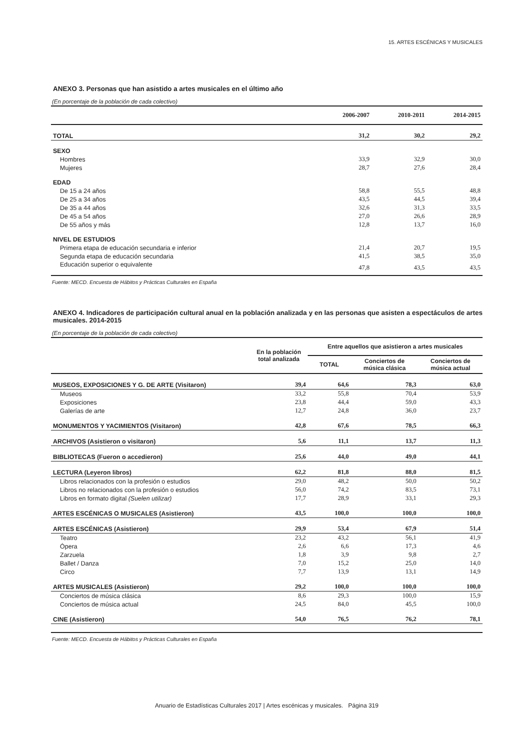15. ARTES ESCÉNICAS Y MUSICALES
ANEXO 3. Personas que han asistido a artes musicales en el último año
(En porcentaje de la población de cada colectivo)
| | 2006-2007 | 2010-2011 | 2014-2015 |
| --- | --- | --- | --- |
| TOTAL | 31,2 | 30,2 | 29,2 |
| SEXO | | | |
| Hombres | 33,9 | 32,9 | 30,0 |
| Mujeres | 28,7 | 27,6 | 28,4 |
| EDAD | | | |
| De 15 a 24 años | 58,8 | 55,5 | 48,8 |
| De 25 a 34 años | 43,5 | 44,5 | 39,4 |
| De 35 a 44 años | 32,6 | 31,3 | 33,5 |
| De 45 a 54 años | 27,0 | 26,6 | 28,9 |
| De 55 años y más | 12,8 | 13,7 | 16,0 |
| NIVEL DE ESTUDIOS | | | |
| Primera etapa de educación secundaria e inferior | 21,4 | 20,7 | 19,5 |
| Segunda etapa de educación secundaria | 41,5 | 38,5 | 35,0 |
| Educación superior o equivalente | 47,8 | 43,5 | 43,5 |
Fuente: MECD. Encuesta de Hábitos y Prácticas Culturales en España
ANEXO 4. Indicadores de participación cultural anual en la población analizada y en las personas que asisten a espectáculos de artes musicales. 2014-2015
(En porcentaje de la población de cada colectivo)
| | En la población total analizada | Entre aquellos que asistieron a artes musicales | | |
| --- | --- | --- | --- | --- |
| | | TOTAL | Conciertos de música clásica | Conciertos de música actual |
| MUSEOS, EXPOSICIONES Y G. DE ARTE (Visitaron) | 39,4 | 64,6 | 78,3 | 63,0 |
| Museos | 33,2 | 55,8 | 70,4 | 53,9 |
| Exposiciones | 23,8 | 44,4 | 59,0 | 43,3 |
| Galerías de arte | 12,7 | 24,8 | 36,0 | 23,7 |
| MONUMENTOS Y YACIMIENTOS (Visitaron) | 42,8 | 67,6 | 78,5 | 66,3 |
| ARCHIVOS (Asistieron o visitaron) | 5,6 | 11,1 | 13,7 | 11,3 |
| BIBLIOTECAS (Fueron o accedieron) | 25,6 | 44,0 | 49,0 | 44,1 |
| LECTURA (Leyeron libros) | 62,2 | 81,8 | 88,0 | 81,5 |
| Libros relacionados con la profesión o estudios | 29,0 | 48,2 | 50,0 | 50,2 |
| Libros no relacionados con la profesión o estudios | 56,0 | 74,2 | 83,5 | 73,1 |
| Libros en formato digital (Suelen utilizar) | 17,7 | 28,9 | 33,1 | 29,3 |
| ARTES ESCÉNICAS O MUSICALES (Asistieron) | 43,5 | 100,0 | 100,0 | 100,0 |
| ARTES ESCÉNICAS (Asistieron) | 29,9 | 53,4 | 67,9 | 51,4 |
| Teatro | 23,2 | 43,2 | 56,1 | 41,9 |
| Ópera | 2,6 | 6,6 | 17,3 | 4,6 |
| Zarzuela | 1,8 | 3,9 | 9,8 | 2,7 |
| Ballet / Danza | 7,0 | 15,2 | 25,0 | 14,0 |
| Circo | 7,7 | 13,9 | 13,1 | 14,9 |
| ARTES MUSICALES (Asistieron) | 29,2 | 100,0 | 100,0 | 100,0 |
| Conciertos de música clásica | 8,6 | 29,3 | 100,0 | 15,9 |
| Conciertos de música actual | 24,5 | 84,0 | 45,5 | 100,0 |
| CINE (Asistieron) | 54,0 | 76,5 | 76,2 | 78,1 |
Fuente: MECD. Encuesta de Hábitos y Prácticas Culturales en España
Anuario de Estadísticas Culturales 2017 | Artes escénicas y musicales. Página 319